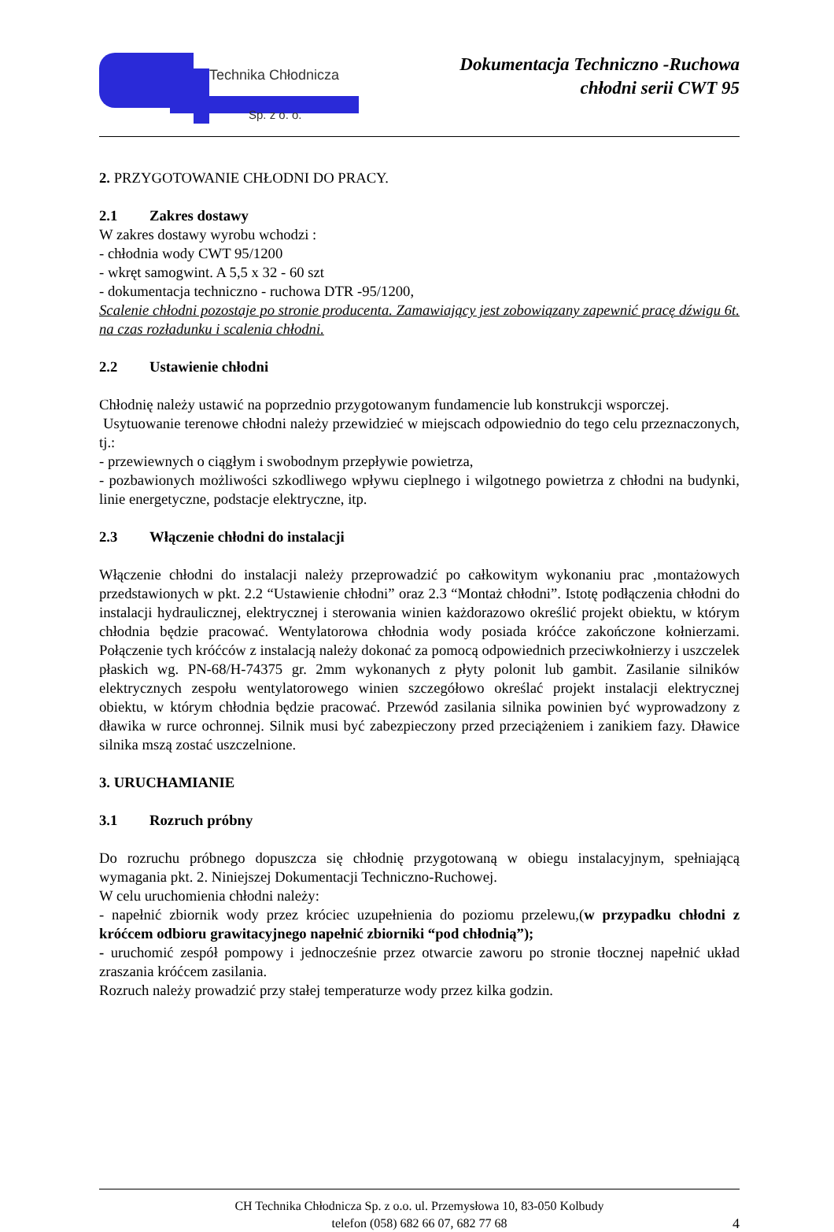Technika Chłodnicza
Sp. z o. o.
Dokumentacja Techniczno -Ruchowa
chłodni serii CWT 95
2. PRZYGOTOWANIE CHŁODNI DO PRACY.
2.1 Zakres dostawy
W zakres dostawy wyrobu wchodzi :
- chłodnia wody CWT 95/1200
- wkręt samogwint. A 5,5 x 32 - 60 szt
- dokumentacja techniczno - ruchowa DTR -95/1200,
Scalenie chłodni pozostaje po stronie producenta. Zamawiający jest zobowiązany zapewnić pracę dźwigu 6t. na czas rozładunku i scalenia chłodni.
2.2 Ustawienie chłodni
Chłodnię należy ustawić na poprzednio przygotowanym fundamencie lub konstrukcji wsporczej.
Usytuowanie terenowe chłodni należy przewidzieć w miejscach odpowiednio do tego celu przeznaczonych, tj.:
- przewiewnych o ciągłym i swobodnym przepływie powietrza,
- pozbawionych możliwości szkodliwego wpływu cieplnego i wilgotnego powietrza z chłodni na budynki, linie energetyczne, podstacje elektryczne, itp.
2.3 Włączenie chłodni do instalacji
Włączenie chłodni do instalacji należy przeprowadzić po całkowitym wykonaniu prac ‚montażowych przedstawionych w pkt. 2.2 “Ustawienie chłodni” oraz 2.3 “Montaż chłodni”. Istotę podłączenia chłodni do instalacji hydraulicznej, elektrycznej i sterowania winien każdorazowo określić projekt obiektu, w którym chłodnia będzie pracować. Wentylatorowa chłodnia wody posiada króćce zakończone kołnierzami. Połączenie tych króćców z instalacją należy dokonać za pomocą odpowiednich przeciwkołnierzy i uszczelek płaskich wg. PN-68/H-74375 gr. 2mm wykonanych z płyty polonit lub gambit. Zasilanie silników elektrycznych zespołu wentylatorowego winien szczegółowo określać projekt instalacji elektrycznej obiektu, w którym chłodnia będzie pracować. Przewód zasilania silnika powinien być wyprowadzony z dławika w rurce ochronnej. Silnik musi być zabezpieczony przed przeciążeniem i zanikiem fazy. Dławice silnika mszą zostać uszczelnione.
3. URUCHAMIANIE
3.1 Rozruch próbny
Do rozruchu próbnego dopuszcza się chłodnię przygotowaną w obiegu instalacyjnym, spełniającą wymagania pkt. 2. Niniejszej Dokumentacji Techniczno-Ruchowej.
W celu uruchomienia chłodni należy:
- napełnić zbiornik wody przez króciec uzupełnienia do poziomu przelewu,(w przypadku chłodni z króćcem odbioru grawitacyjnego napełnić zbiorniki “pod chłodnią”);
- uruchomić zespół pompowy i jednocześnie przez otwarcie zaworu po stronie tłocznej napełnić układ zraszania króćcem zasilania.
Rozruch należy prowadzić przy stałej temperaturze wody przez kilka godzin.
CH Technika Chłodnicza Sp. z o.o. ul. Przemysłowa 10, 83-050 Kolbudy
telefon (058) 682 66 07, 682 77 68
4